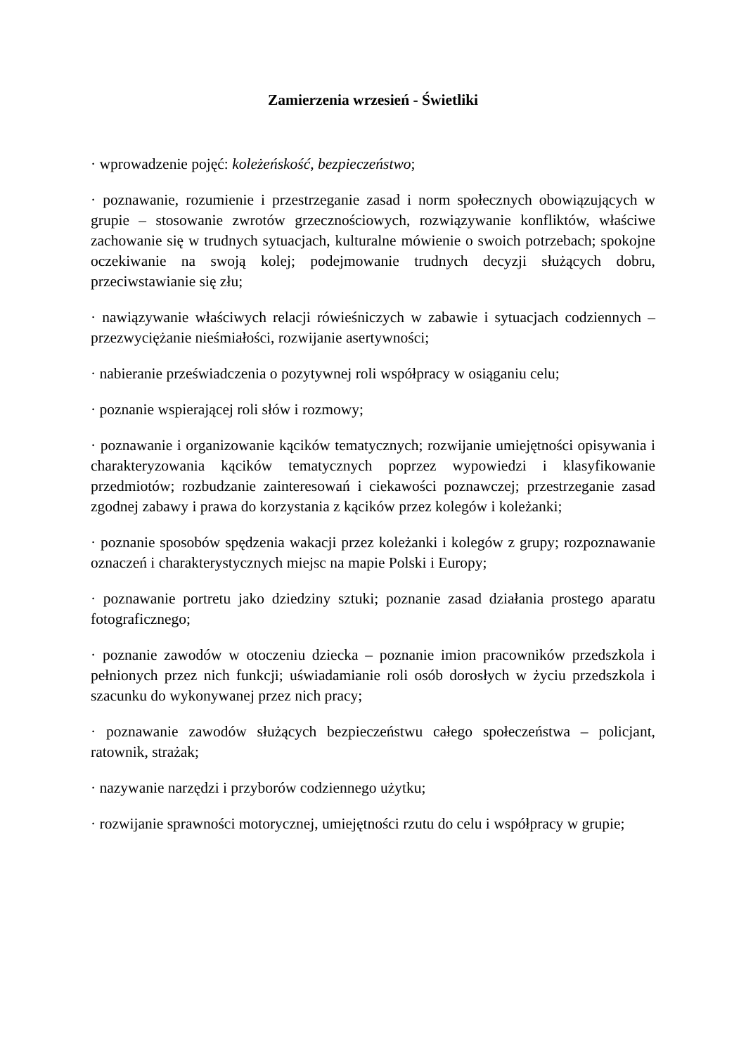Zamierzenia wrzesień - Świetliki
· wprowadzenie pojęć: koleżeńskość, bezpieczeństwo;
· poznawanie, rozumienie i przestrzeganie zasad i norm społecznych obowiązujących w grupie – stosowanie zwrotów grzecznościowych, rozwiązywanie konfliktów, właściwe zachowanie się w trudnych sytuacjach, kulturalne mówienie o swoich potrzebach; spokojne oczekiwanie na swoją kolej; podejmowanie trudnych decyzji służących dobru, przeciwstawianie się złu;
· nawiązywanie właściwych relacji rówieśniczych w zabawie i sytuacjach codziennych – przezwyciężanie nieśmiałości, rozwijanie asertywności;
· nabieranie przeświadczenia o pozytywnej roli współpracy w osiąganiu celu;
· poznanie wspierającej roli słów i rozmowy;
· poznawanie i organizowanie kącików tematycznych; rozwijanie umiejętności opisywania i charakteryzowania kącików tematycznych poprzez wypowiedzi i klasyfikowanie przedmiotów; rozbudzanie zainteresowań i ciekawości poznawczej; przestrzeganie zasad zgodnej zabawy i prawa do korzystania z kącików przez kolegów i koleżanki;
· poznanie sposobów spędzenia wakacji przez koleżanki i kolegów z grupy; rozpoznawanie oznaczeń i charakterystycznych miejsc na mapie Polski i Europy;
· poznawanie portretu jako dziedziny sztuki; poznanie zasad działania prostego aparatu fotograficznego;
· poznanie zawodów w otoczeniu dziecka – poznanie imion pracowników przedszkola i pełnionych przez nich funkcji; uświadamianie roli osób dorosłych w życiu przedszkola i szacunku do wykonywanej przez nich pracy;
· poznawanie zawodów służących bezpieczeństwu całego społeczeństwa – policjant, ratownik, strażak;
· nazywanie narzędzi i przyborów codziennego użytku;
· rozwijanie sprawności motorycznej, umiejętności rzutu do celu i współpracy w grupie;